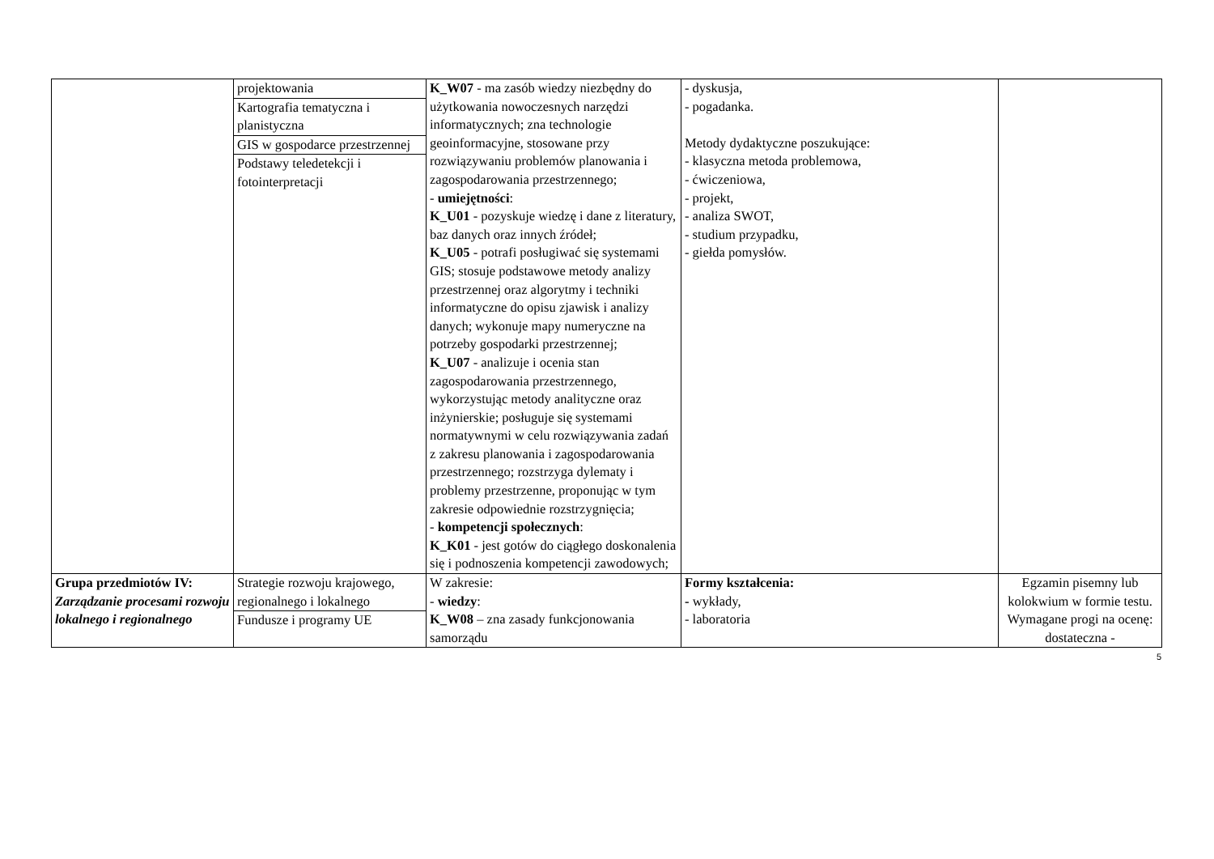| | / projektowania / / Kartografia tematyczna i planistyczna / / GIS w gospodarce przestrzennej / / Podstawy teledetekcji i fotointerpretacji / | K_W07 - ma zasób wiedzy niezbędny do użytkowania nowoczesnych narzędzi informatycznych; zna technologie geoinformacyjne, stosowane przy rozwiązywaniu problemów planowania i zagospodarowania przestrzennego; - umiejętności : K_U01 - pozyskuje wiedzę i dane z literatury, baz danych oraz innych źródeł; K_U05 - potrafi posługiwać się systemami GIS; stosuje podstawowe metody analizy przestrzennej oraz algorytmy i techniki informatyczne do opisu zjawisk i analizy danych; wykonuje mapy numeryczne na potrzeby gospodarki przestrzennej; K_U07 - analizuje i ocenia stan zagospodarowania przestrzennego, wykorzystując metody analityczne oraz inżynierskie; posługuje się systemami normatywnymi w celu rozwiązywania zadań z zakresu planowania i zagospodarowania przestrzennego; rozstrzyga dylematy i problemy przestrzenne, proponując w tym zakresie odpowiednie rozstrzygnięcia; - kompetencji społecznych : K_K01 - jest gotów do ciągłego doskonalenia się i podnoszenia kompetencji zawodowych; | - dyskusja, - pogadanka. Metody dydaktyczne poszukujące: - klasyczna metoda problemowa, - ćwiczeniowa, - projekt, - analiza SWOT, - studium przypadku, - giełda pomysłów. | |
| Grupa przedmiotów IV: Zarządzanie procesami rozwoju lokalnego i regionalnego | / Strategie rozwoju krajowego, regionalnego i lokalnego / / Fundusze i programy UE / | W zakresie: - wiedzy : K_W08 – zna zasady funkcjonowania samorządu | Formy kształcenia: - wykłady, - laboratoria | Egzamin pisemny lub kolokwium w formie testu. Wymagane progi na ocenę: dostateczna - |
5